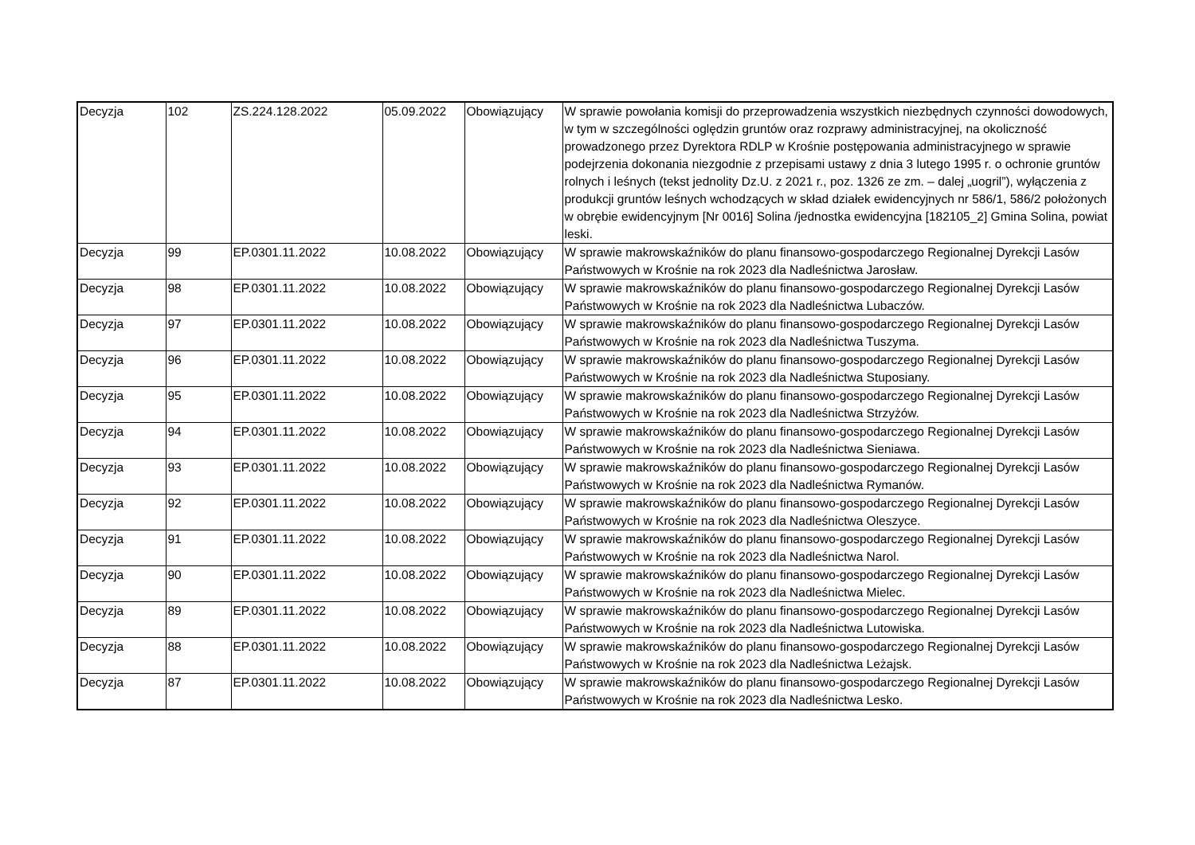| Decyzja | 102 | ZS.224.128.2022 | 05.09.2022 | Obowiązujący | W sprawie powołania komisji do przeprowadzenia wszystkich niezbędnych czynności dowodowych, w tym w szczególności oględzin gruntów oraz rozprawy administracyjnej, na okoliczność prowadzonego przez Dyrektora RDLP w Krośnie postępowania administracyjnego w sprawie podejrzenia dokonania niezgodnie z przepisami ustawy z dnia 3 lutego 1995 r. o ochronie gruntów rolnych i leśnych (tekst jednolity Dz.U. z 2021 r., poz. 1326 ze zm. – dalej „uogril”), wyłączenia z produkcji gruntów leśnych wchodzących w skład działek ewidencyjnych nr 586/1, 586/2 położonych w obrębie ewidencyjnym [Nr 0016] Solina /jednostka ewidencyjna [182105_2] Gmina Solina, powiat leski. |
| Decyzja | 99 | EP.0301.11.2022 | 10.08.2022 | Obowiązujący | W sprawie makrowskaźników do planu finansowo-gospodarczego Regionalnej Dyrekcji Lasów Państwowych w Krośnie na rok 2023 dla Nadleśnictwa Jarosław. |
| Decyzja | 98 | EP.0301.11.2022 | 10.08.2022 | Obowiązujący | W sprawie makrowskaźników do planu finansowo-gospodarczego Regionalnej Dyrekcji Lasów Państwowych w Krośnie na rok 2023 dla Nadleśnictwa Lubaczów. |
| Decyzja | 97 | EP.0301.11.2022 | 10.08.2022 | Obowiązujący | W sprawie makrowskaźników do planu finansowo-gospodarczego Regionalnej Dyrekcji Lasów Państwowych w Krośnie na rok 2023 dla Nadleśnictwa Tuszyma. |
| Decyzja | 96 | EP.0301.11.2022 | 10.08.2022 | Obowiązujący | W sprawie makrowskaźników do planu finansowo-gospodarczego Regionalnej Dyrekcji Lasów Państwowych w Krośnie na rok 2023 dla Nadleśnictwa Stuposiany. |
| Decyzja | 95 | EP.0301.11.2022 | 10.08.2022 | Obowiązujący | W sprawie makrowskaźników do planu finansowo-gospodarczego Regionalnej Dyrekcji Lasów Państwowych w Krośnie na rok 2023 dla Nadleśnictwa Strzyżów. |
| Decyzja | 94 | EP.0301.11.2022 | 10.08.2022 | Obowiązujący | W sprawie makrowskaźników do planu finansowo-gospodarczego Regionalnej Dyrekcji Lasów Państwowych w Krośnie na rok 2023 dla Nadleśnictwa Sieniawa. |
| Decyzja | 93 | EP.0301.11.2022 | 10.08.2022 | Obowiązujący | W sprawie makrowskaźników do planu finansowo-gospodarczego Regionalnej Dyrekcji Lasów Państwowych w Krośnie na rok 2023 dla Nadleśnictwa Rymanów. |
| Decyzja | 92 | EP.0301.11.2022 | 10.08.2022 | Obowiązujący | W sprawie makrowskaźników do planu finansowo-gospodarczego Regionalnej Dyrekcji Lasów Państwowych w Krośnie na rok 2023 dla Nadleśnictwa Oleszyce. |
| Decyzja | 91 | EP.0301.11.2022 | 10.08.2022 | Obowiązujący | W sprawie makrowskaźników do planu finansowo-gospodarczego Regionalnej Dyrekcji Lasów Państwowych w Krośnie na rok 2023 dla Nadleśnictwa Narol. |
| Decyzja | 90 | EP.0301.11.2022 | 10.08.2022 | Obowiązujący | W sprawie makrowskaźników do planu finansowo-gospodarczego Regionalnej Dyrekcji Lasów Państwowych w Krośnie na rok 2023 dla Nadleśnictwa Mielec. |
| Decyzja | 89 | EP.0301.11.2022 | 10.08.2022 | Obowiązujący | W sprawie makrowskaźników do planu finansowo-gospodarczego Regionalnej Dyrekcji Lasów Państwowych w Krośnie na rok 2023 dla Nadleśnictwa Lutowiska. |
| Decyzja | 88 | EP.0301.11.2022 | 10.08.2022 | Obowiązujący | W sprawie makrowskaźników do planu finansowo-gospodarczego Regionalnej Dyrekcji Lasów Państwowych w Krośnie na rok 2023 dla Nadleśnictwa Leżajsk. |
| Decyzja | 87 | EP.0301.11.2022 | 10.08.2022 | Obowiązujący | W sprawie makrowskaźników do planu finansowo-gospodarczego Regionalnej Dyrekcji Lasów Państwowych w Krośnie na rok 2023 dla Nadleśnictwa Lesko. |